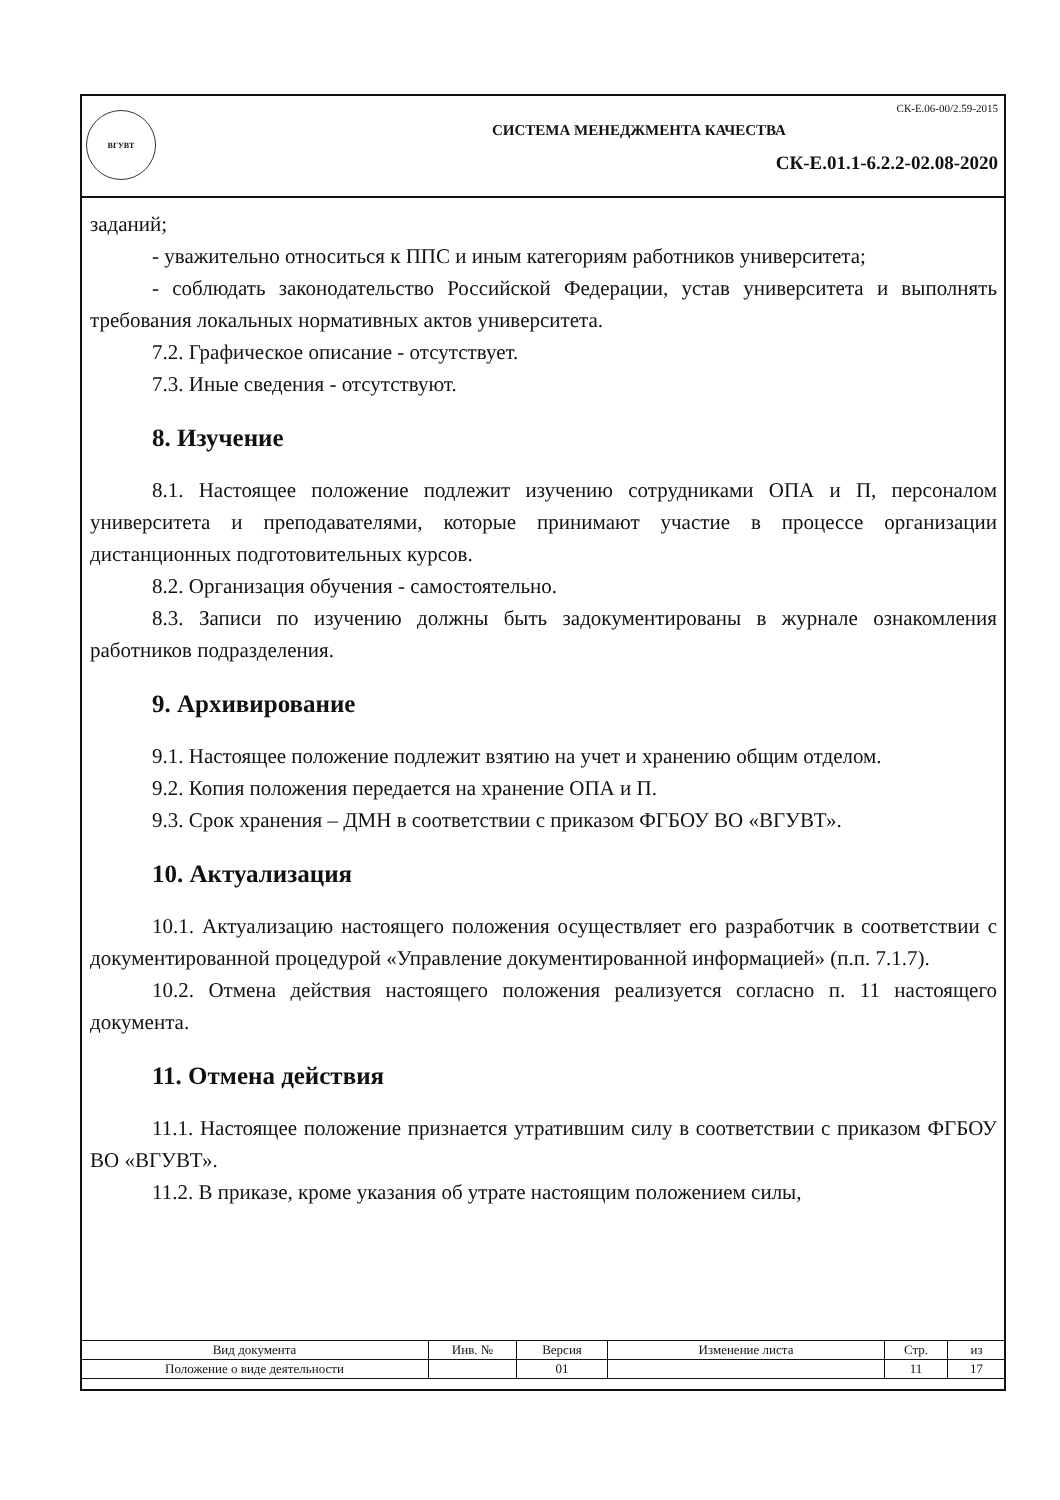ВГУВТ
СК-Е.06-00/2.59-2015
СИСТЕМА МЕНЕДЖМЕНТА КАЧЕСТВА
СК-Е.01.1-6.2.2-02.08-2020
заданий;
- уважительно относиться к ППС и иным категориям работников университета;
- соблюдать законодательство Российской Федерации, устав университета и выполнять требования локальных нормативных актов университета.
7.2. Графическое описание - отсутствует.
7.3. Иные сведения - отсутствуют.
8. Изучение
8.1. Настоящее положение подлежит изучению сотрудниками ОПА и П, персоналом университета и преподавателями, которые принимают участие в процессе организации дистанционных подготовительных курсов.
8.2. Организация обучения - самостоятельно.
8.3. Записи по изучению должны быть задокументированы в журнале ознакомления работников подразделения.
9. Архивирование
9.1. Настоящее положение подлежит взятию на учет и хранению общим отделом.
9.2. Копия положения передается на хранение ОПА и П.
9.3. Срок хранения – ДМН в соответствии с приказом ФГБОУ ВО «ВГУВТ».
10. Актуализация
10.1. Актуализацию настоящего положения осуществляет его разработчик в соответствии с документированной процедурой «Управление документированной информацией» (п.п. 7.1.7).
10.2. Отмена действия настоящего положения реализуется согласно п. 11 настоящего документа.
11. Отмена действия
11.1. Настоящее положение признается утратившим силу в соответствии с приказом ФГБОУ ВО «ВГУВТ».
11.2. В приказе, кроме указания об утрате настоящим положением силы,
| Вид документа | Инв. № | Версия | Изменение листа | Стр. | из |
| --- | --- | --- | --- | --- | --- |
| Положение о виде деятельности | | 01 | | 11 | 17 |